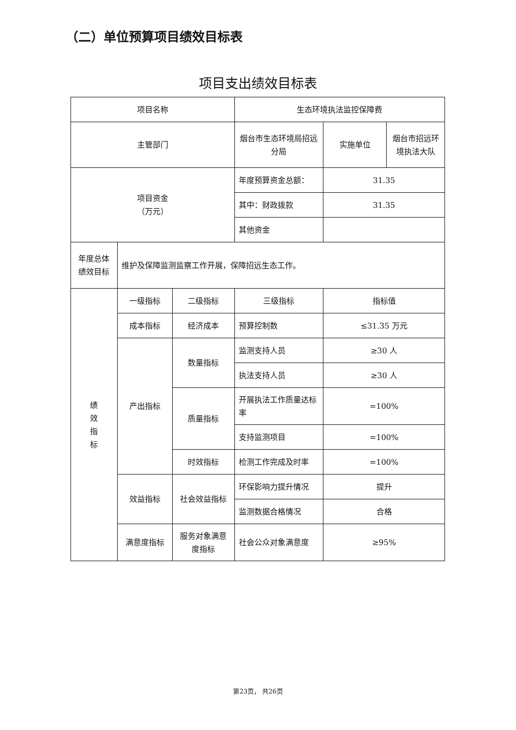（二）单位预算项目绩效目标表
项目支出绩效目标表
| 项目名称 | | | 生态环境执法监控保障费 | | |
| 主管部门 | | | 烟台市生态环境局招远分局 | 实施单位 | 烟台市招远环境执法大队 |
| 项目资金 （万元） | | | 年度预算资金总额： | 31.35 | |
| | | | 其中：财政拨款 | 31.35 | |
| | | | 其他资金 | | |
| 年度总体绩效目标 | 维护及保障监测监察工作开展，保障招远生态工作。 | | | | |
| 绩 效 指 标 | 一级指标 | 二级指标 | 三级指标 | 指标值 | |
| | 成本指标 | 经济成本 | 预算控制数 | ≤31.35 万元 | |
| | 产出指标 | 数量指标 | 监测支持人员 | ≥30 人 | |
| | | | 执法支持人员 | ≥30 人 | |
| | | 质量指标 | 开展执法工作质量达标率 | =100% | |
| | | | 支持监测项目 | =100% | |
| | | 时效指标 | 检测工作完成及时率 | =100% | |
| | 效益指标 | 社会效益指标 | 环保影响力提升情况 | 提升 | |
| | | | 监测数据合格情况 | 合格 | |
| | 满意度指标 | 服务对象满意度指标 | 社会公众对象满意度 | ≥95% | |
第23页， 共26页